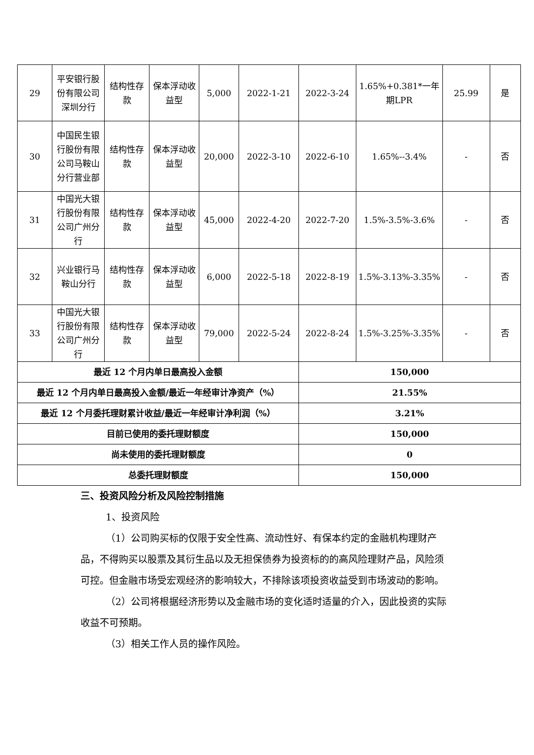| 29 | 平安银行股份有限公司深圳分行 | 结构性存款 | 保本浮动收益型 | 5,000 | 2022-1-21 | 2022-3-24 | 1.65%+0.381*一年期LPR | 25.99 | 是 |
| 30 | 中国民生银行股份有限公司马鞍山分行营业部 | 结构性存款 | 保本浮动收益型 | 20,000 | 2022-3-10 | 2022-6-10 | 1.65%--3.4% | - | 否 |
| 31 | 中国光大银行股份有限公司广州分行 | 结构性存款 | 保本浮动收益型 | 45,000 | 2022-4-20 | 2022-7-20 | 1.5%-3.5%-3.6% | - | 否 |
| 32 | 兴业银行马鞍山分行 | 结构性存款 | 保本浮动收益型 | 6,000 | 2022-5-18 | 2022-8-19 | 1.5%-3.13%-3.35% | - | 否 |
| 33 | 中国光大银行股份有限公司广州分行 | 结构性存款 | 保本浮动收益型 | 79,000 | 2022-5-24 | 2022-8-24 | 1.5%-3.25%-3.35% | - | 否 |
| 最近 12 个月内单日最高投入金额 | | | | | | 150,000 | | | |
| 最近 12 个月内单日最高投入金额/最近一年经审计净资产（%） | | | | | | 21.55% | | | |
| 最近 12 个月委托理财累计收益/最近一年经审计净利润（%） | | | | | | 3.21% | | | |
| 目前已使用的委托理财额度 | | | | | | 150,000 | | | |
| 尚未使用的委托理财额度 | | | | | | 0 | | | |
| 总委托理财额度 | | | | | | 150,000 | | | |
三、投资风险分析及风险控制措施
1、投资风险
（1）公司购买标的仅限于安全性高、流动性好、有保本约定的金融机构理财产品，不得购买以股票及其衍生品以及无担保债券为投资标的的高风险理财产品，风险须可控。但金融市场受宏观经济的影响较大，不排除该项投资收益受到市场波动的影响。
（2）公司将根据经济形势以及金融市场的变化适时适量的介入，因此投资的实际收益不可预期。
（3）相关工作人员的操作风险。